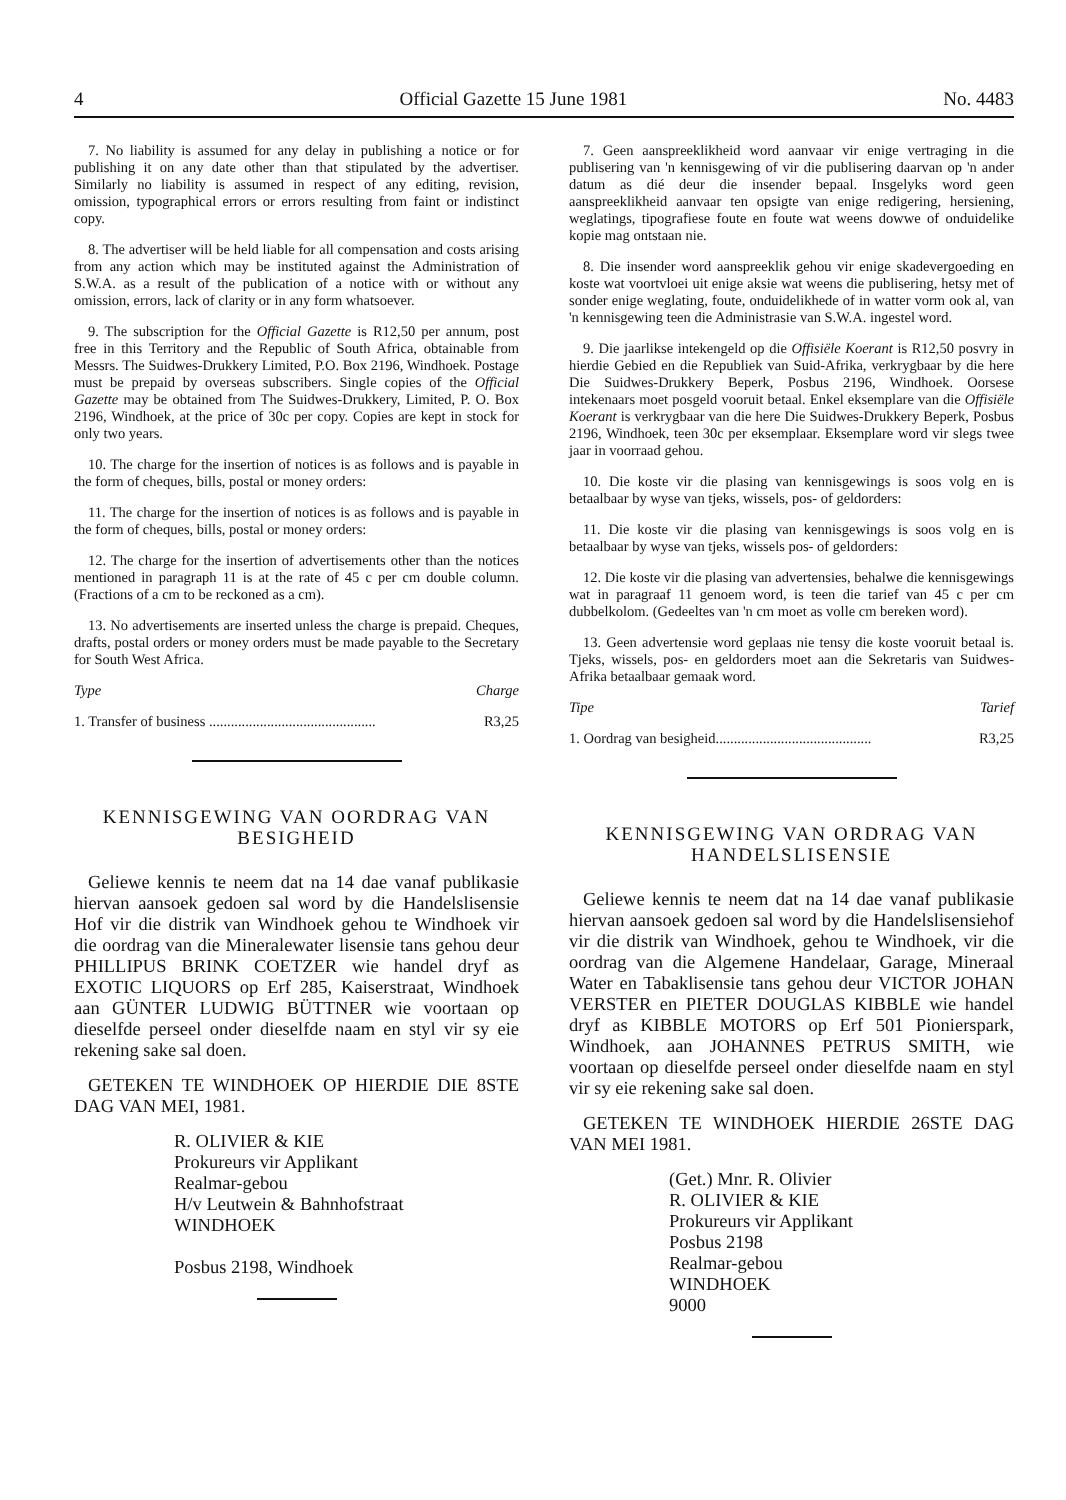4 Official Gazette 15 June 1981 No. 4483
7. No liability is assumed for any delay in publishing a notice or for publishing it on any date other than that stipulated by the advertiser. Similarly no liability is assumed in respect of any editing, revision, omission, typographical errors or errors resulting from faint or indistinct copy.
8. The advertiser will be held liable for all compensation and costs arising from any action which may be instituted against the Administration of S.W.A. as a result of the publication of a notice with or without any omission, errors, lack of clarity or in any form whatsoever.
9. The subscription for the Official Gazette is R12,50 per annum, post free in this Territory and the Republic of South Africa, obtainable from Messrs. The Suidwes-Drukkery Limited, P.O. Box 2196, Windhoek. Postage must be prepaid by overseas subscribers. Single copies of the Official Gazette may be obtained from The Suidwes-Drukkery, Limited, P. O. Box 2196, Windhoek, at the price of 30c per copy. Copies are kept in stock for only two years.
10. The charge for the insertion of notices is as follows and is payable in the form of cheques, bills, postal or money orders:
11. The charge for the insertion of notices is as follows and is payable in the form of cheques, bills, postal or money orders:
12. The charge for the insertion of advertisements other than the notices mentioned in paragraph 11 is at the rate of 45 c per cm double column. (Fractions of a cm to be reckoned as a cm).
13. No advertisements are inserted unless the charge is prepaid. Cheques, drafts, postal orders or money orders must be made payable to the Secretary for South West Africa.
Type Charge
1. Transfer of business .............................................. R3,25
KENNISGEWING VAN OORDRAG VAN BESIGHEID
Geliewe kennis te neem dat na 14 dae vanaf publikasie hiervan aansoek gedoen sal word by die Handelslisensie Hof vir die distrik van Windhoek gehou te Windhoek vir die oordrag van die Mineralewater lisensie tans gehou deur PHILLIPUS BRINK COETZER wie handel dryf as EXOTIC LIQUORS op Erf 285, Kaiserstraat, Windhoek aan GÜNTER LUDWIG BÜTTNER wie voortaan op dieselfde perseel onder dieselfde naam en styl vir sy eie rekening sake sal doen.
GETEKEN TE WINDHOEK OP HIERDIE DIE 8STE DAG VAN MEI, 1981.
R. OLIVIER & KIE
Prokureurs vir Applikant
Realmar-gebou
H/v Leutwein & Bahnhofstraat
WINDHOEK
Posbus 2198, Windhoek
7. Geen aanspreeklikheid word aanvaar vir enige vertraging in die publisering van 'n kennisgewing of vir die publisering daarvan op 'n ander datum as dié deur die insender bepaal. Insgelyks word geen aanspreeklikheid aanvaar ten opsigte van enige redigering, hersiening, weglatings, tipografiese foute en foute wat weens dowwe of onduidelike kopie mag ontstaan nie.
8. Die insender word aanspreeklik gehou vir enige skadevergoeding en koste wat voortvloei uit enige aksie wat weens die publisering, hetsy met of sonder enige weglating, foute, onduidelikhede of in watter vorm ook al, van 'n kennisgewing teen die Administrasie van S.W.A. ingestel word.
9. Die jaarlikse intekengeld op die Offisiële Koerant is R12,50 posvry in hierdie Gebied en die Republiek van Suid-Afrika, verkrygbaar by die here Die Suidwes-Drukkery Beperk, Posbus 2196, Windhoek. Oorsese intekenaars moet posgeld vooruit betaal. Enkel eksemplare van die Offisiële Koerant is verkrygbaar van die here Die Suidwes-Drukkery Beperk, Posbus 2196, Windhoek, teen 30c per eksemplaar. Eksemplare word vir slegs twee jaar in voorraad gehou.
10. Die koste vir die plasing van kennisgewings is soos volg en is betaalbaar by wyse van tjeks, wissels, pos- of geldorders:
11. Die koste vir die plasing van kennisgewings is soos volg en is betaalbaar by wyse van tjeks, wissels pos- of geldorders:
12. Die koste vir die plasing van advertensies, behalwe die kennisgewings wat in paragraaf 11 genoem word, is teen die tarief van 45 c per cm dubbelkolom. (Gedeeltes van 'n cm moet as volle cm bereken word).
13. Geen advertensie word geplaas nie tensy die koste vooruit betaal is. Tjeks, wissels, pos- en geldorders moet aan die Sekretaris van Suidwes-Afrika betaalbaar gemaak word.
Tipe Tarief
1. Oordrag van besigheid........................................... R3,25
KENNISGEWING VAN ORDRAG VAN HANDELSLISENSIE
Geliewe kennis te neem dat na 14 dae vanaf publikasie hiervan aansoek gedoen sal word by die Handelslisensiehof vir die distrik van Windhoek, gehou te Windhoek, vir die oordrag van die Algemene Handelaar, Garage, Mineraal Water en Tabaklisensie tans gehou deur VICTOR JOHAN VERSTER en PIETER DOUGLAS KIBBLE wie handel dryf as KIBBLE MOTORS op Erf 501 Pionierspark, Windhoek, aan JOHANNES PETRUS SMITH, wie voortaan op dieselfde perseel onder dieselfde naam en styl vir sy eie rekening sake sal doen.
GETEKEN TE WINDHOEK HIERDIE 26STE DAG VAN MEI 1981.
(Get.) Mnr. R. Olivier
R. OLIVIER & KIE
Prokureurs vir Applikant
Posbus 2198
Realmar-gebou
WINDHOEK
9000